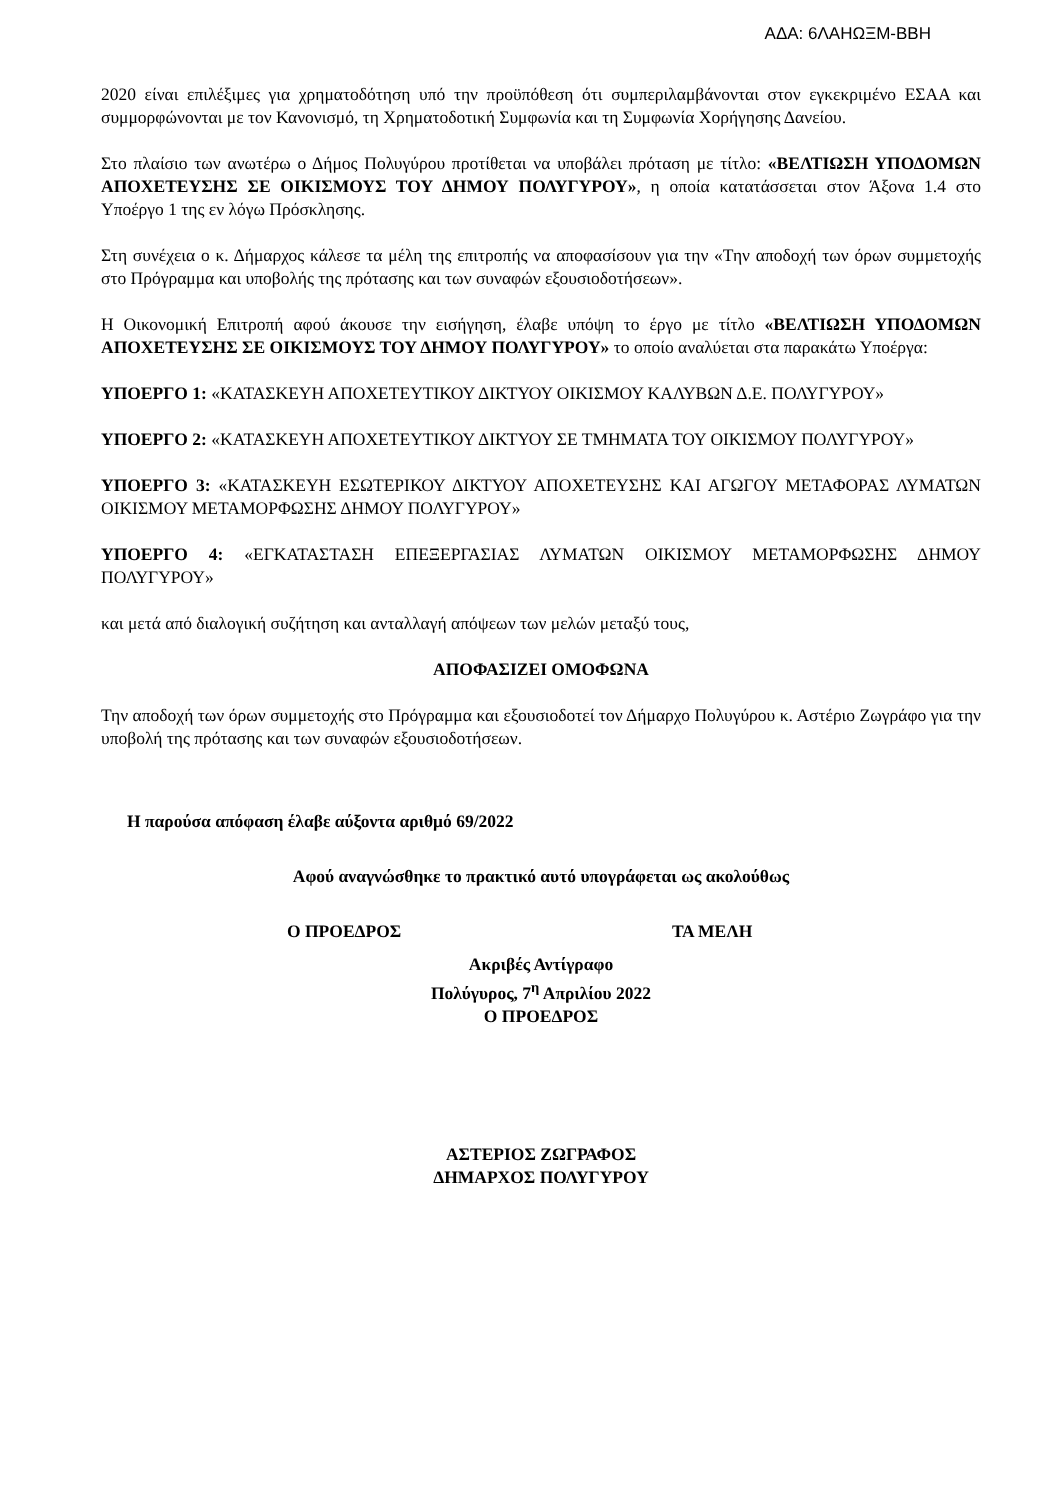ΑΔΑ: 6ΛΑΗΩΞΜ-ΒΒΗ
2020 είναι επιλέξιμες για χρηματοδότηση υπό την προϋπόθεση ότι συμπεριλαμβάνονται στον εγκεκριμένο ΕΣΑΑ και συμμορφώνονται με τον Κανονισμό, τη Χρηματοδοτική Συμφωνία και τη Συμφωνία Χορήγησης Δανείου.
Στο πλαίσιο των ανωτέρω ο Δήμος Πολυγύρου προτίθεται να υποβάλει πρόταση με τίτλο: «ΒΕΛΤΙΩΣΗ ΥΠΟΔΟΜΩΝ ΑΠΟΧΕΤΕΥΣΗΣ ΣΕ ΟΙΚΙΣΜΟΥΣ ΤΟΥ ΔΗΜΟΥ ΠΟΛΥΓΥΡΟΥ», η οποία κατατάσσεται στον Άξονα 1.4 στο Υποέργο 1 της εν λόγω Πρόσκλησης.
Στη συνέχεια ο κ. Δήμαρχος κάλεσε τα μέλη της επιτροπής να αποφασίσουν για την «Την αποδοχή των όρων συμμετοχής στο Πρόγραμμα και υποβολής της πρότασης και των συναφών εξουσιοδοτήσεων».
Η Οικονομική Επιτροπή αφού άκουσε την εισήγηση, έλαβε υπόψη το έργο με τίτλο «ΒΕΛΤΙΩΣΗ ΥΠΟΔΟΜΩΝ ΑΠΟΧΕΤΕΥΣΗΣ ΣΕ ΟΙΚΙΣΜΟΥΣ ΤΟΥ ΔΗΜΟΥ ΠΟΛΥΓΥΡΟΥ» το οποίο αναλύεται στα παρακάτω Υποέργα:
ΥΠΟΕΡΓΟ 1: «ΚΑΤΑΣΚΕΥΗ ΑΠΟΧΕΤΕΥΤΙΚΟΥ ΔΙΚΤΥΟΥ ΟΙΚΙΣΜΟΥ ΚΑΛΥΒΩΝ Δ.Ε. ΠΟΛΥΓΥΡΟΥ»
ΥΠΟΕΡΓΟ 2: «ΚΑΤΑΣΚΕΥΗ ΑΠΟΧΕΤΕΥΤΙΚΟΥ ΔΙΚΤΥΟΥ ΣΕ ΤΜΗΜΑΤΑ ΤΟΥ ΟΙΚΙΣΜΟΥ ΠΟΛΥΓΥΡΟΥ»
ΥΠΟΕΡΓΟ 3: «ΚΑΤΑΣΚΕΥΗ ΕΣΩΤΕΡΙΚΟΥ ΔΙΚΤΥΟΥ ΑΠΟΧΕΤΕΥΣΗΣ ΚΑΙ ΑΓΩΓΟΥ ΜΕΤΑΦΟΡΑΣ ΛΥΜΑΤΩΝ ΟΙΚΙΣΜΟΥ ΜΕΤΑΜΟΡΦΩΣΗΣ ΔΗΜΟΥ ΠΟΛΥΓΥΡΟΥ»
ΥΠΟΕΡΓΟ 4: «ΕΓΚΑΤΑΣΤΑΣΗ ΕΠΕΞΕΡΓΑΣΙΑΣ ΛΥΜΑΤΩΝ ΟΙΚΙΣΜΟΥ ΜΕΤΑΜΟΡΦΩΣΗΣ ΔΗΜΟΥ ΠΟΛΥΓΥΡΟΥ»
και μετά από διαλογική συζήτηση και ανταλλαγή απόψεων των μελών μεταξύ τους,
ΑΠΟΦΑΣΙΖΕΙ ΟΜΟΦΩΝΑ
Την αποδοχή των όρων συμμετοχής στο Πρόγραμμα και εξουσιοδοτεί τον Δήμαρχο Πολυγύρου κ. Αστέριο Ζωγράφο για την υποβολή της πρότασης και των συναφών εξουσιοδοτήσεων.
Η παρούσα απόφαση έλαβε αύξοντα αριθμό 69/2022
Αφού αναγνώσθηκε το πρακτικό αυτό υπογράφεται ως ακολούθως
Ο ΠΡΟΕΔΡΟΣ ΤΑ ΜΕΛΗ
Ακριβές Αντίγραφο
Πολύγυρος, 7<sup>η</sup> Απριλίου 2022
Ο ΠΡΟΕΔΡΟΣ
ΑΣΤΕΡΙΟΣ ΖΩΓΡΑΦΟΣ
ΔΗΜΑΡΧΟΣ ΠΟΛΥΓΥΡΟΥ